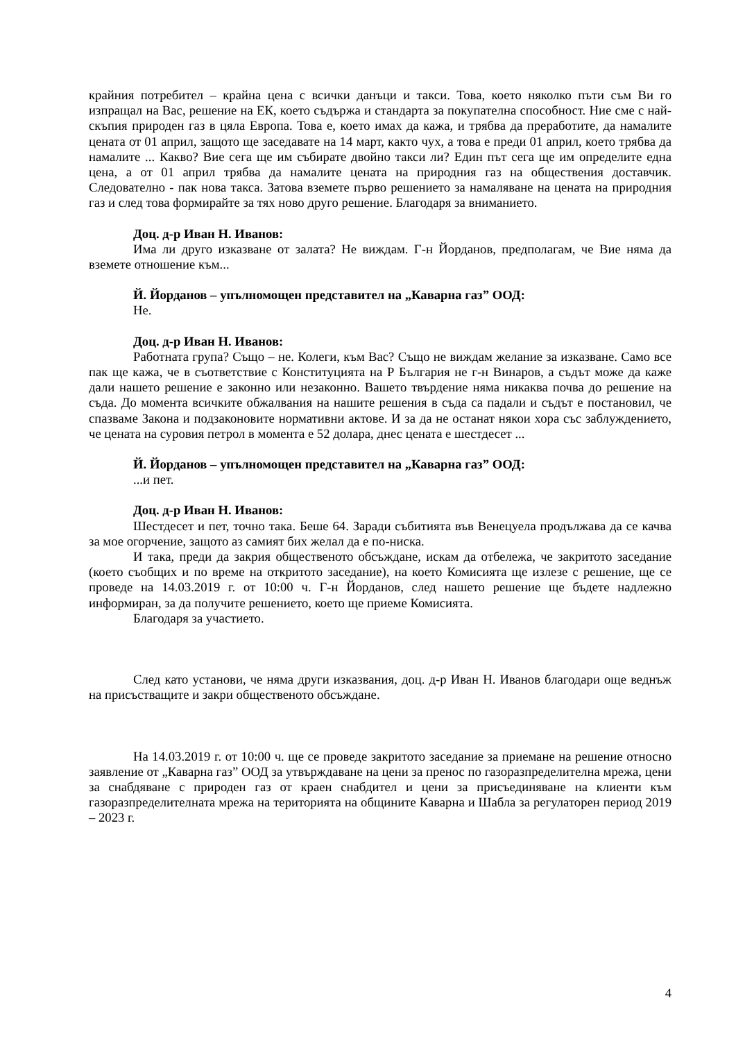крайния потребител – крайна цена с всички данъци и такси. Това, което няколко пъти съм Ви го изпращал на Вас, решение на ЕК, което съдържа и стандарта за покупателна способност. Ние сме с най-скъпия природен газ в цяла Европа. Това е, което имах да кажа, и трябва да преработите, да намалите цената от 01 април, защото ще заседавате на 14 март, както чух, а това е преди 01 април, което трябва да намалите ... Какво? Вие сега ще им събирате двойно такси ли? Един път сега ще им определите една цена, а от 01 април трябва да намалите цената на природния газ на обществения доставчик. Следователно - пак нова такса. Затова вземете първо решението за намаляване на цената на природния газ и след това формирайте за тях ново друго решение. Благодаря за вниманието.
Доц. д-р Иван Н. Иванов:
Има ли друго изказване от залата? Не виждам. Г-н Йорданов, предполагам, че Вие няма да вземете отношение към...
Й. Йорданов – упълномощен представител на „Каварна газ” ООД:
Не.
Доц. д-р Иван Н. Иванов:
Работната група? Също – не. Колеги, към Вас? Също не виждам желание за изказване. Само все пак ще кажа, че в съответствие с Конституцията на Р България не г-н Винаров, а съдът може да каже дали нашето решение е законно или незаконно. Вашето твърдение няма никаква почва до решение на съда. До момента всичките обжалвания на нашите решения в съда са падали и съдът е постановил, че спазваме Закона и подзаконовите нормативни актове. И за да не останат някои хора със заблуждението, че цената на суровия петрол в момента е 52 долара, днес цената е шестдесет ...
Й. Йорданов – упълномощен представител на „Каварна газ” ООД:
...и пет.
Доц. д-р Иван Н. Иванов:
Шестдесет и пет, точно така. Беше 64. Заради събитията във Венецуела продължава да се качва за мое огорчение, защото аз самият бих желал да е по-ниска.
И така, преди да закрия общественото обсъждане, искам да отбележа, че закритото заседание (което съобщих и по време на откритото заседание), на което Комисията ще излезе с решение, ще се проведе на 14.03.2019 г. от 10:00 ч. Г-н Йорданов, след нашето решение ще бъдете надлежно информиран, за да получите решението, което ще приеме Комисията.
Благодаря за участието.
След като установи, че няма други изказвания, доц. д-р Иван Н. Иванов благодари още веднъж на присъстващите и закри общественото обсъждане.
На 14.03.2019 г. от 10:00 ч. ще се проведе закритото заседание за приемане на решение относно заявление от „Каварна газ” ООД за утвърждаване на цени за пренос по газоразпределителна мрежа, цени за снабдяване с природен газ от краен снабдител и цени за присъединяване на клиенти към газоразпределителната мрежа на територията на общините Каварна и Шабла за регулаторен период 2019 – 2023 г.
4